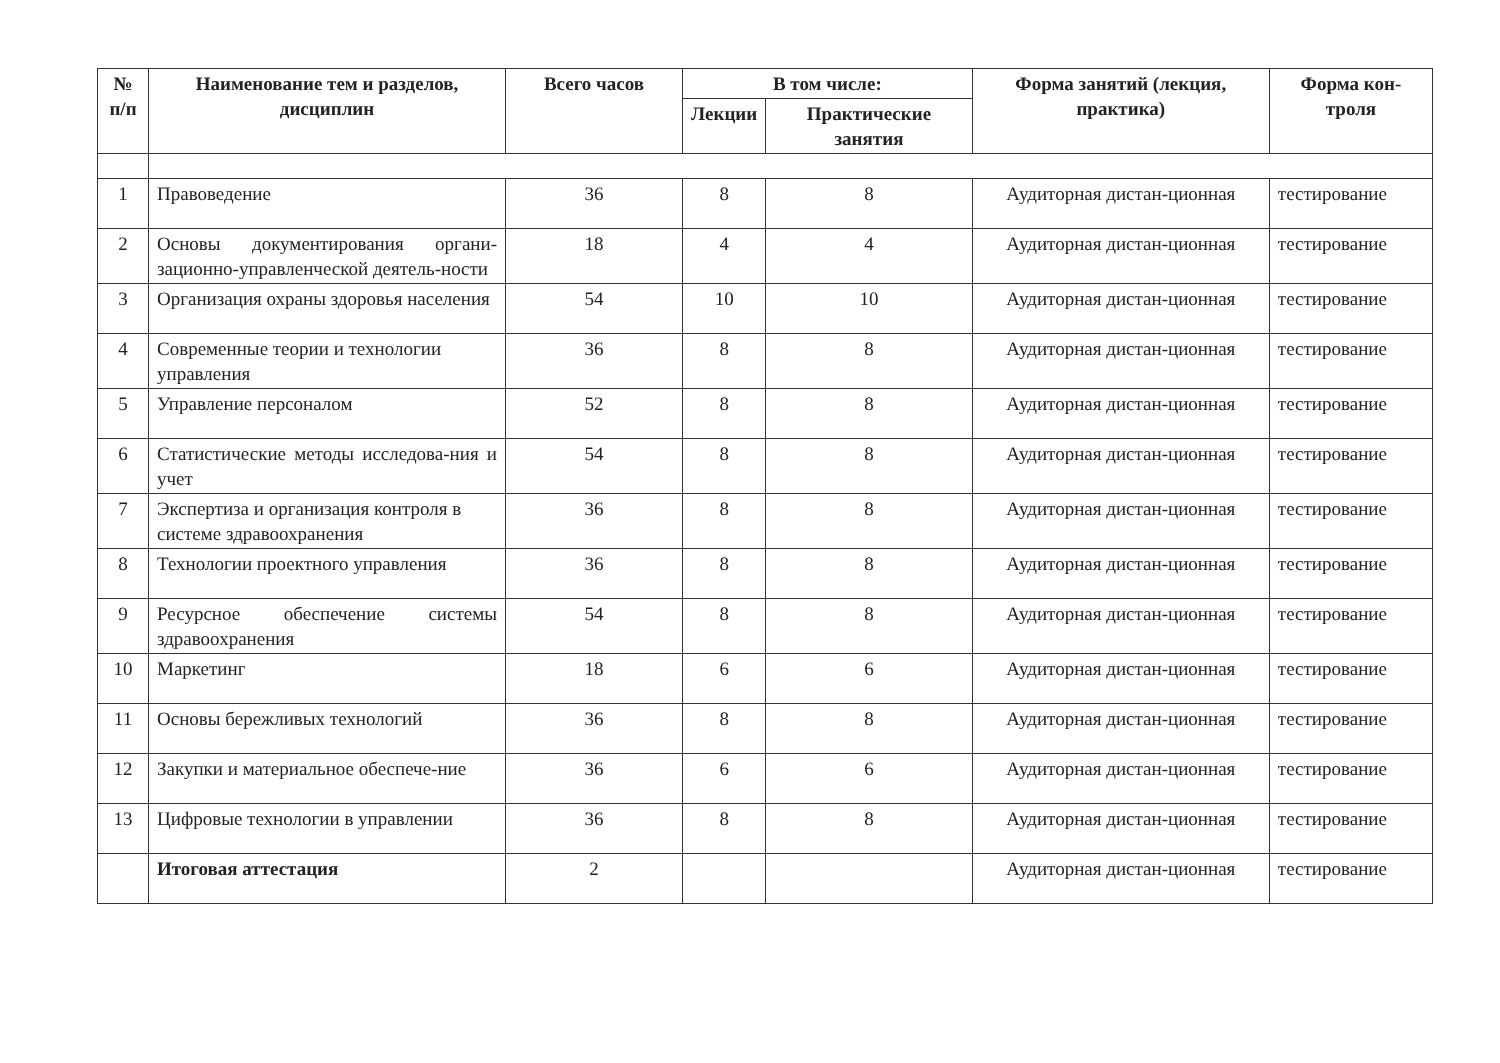| № п/п | Наименование тем и разделов, дисциплин | Всего часов | В том числе: | | Форма занятий (лекция, практика) | Форма кон-троля |
| --- | --- | --- | --- | --- | --- | --- |
| | | | Лекции | Практические занятия | | |
| 1 | Правоведение | 36 | 8 | 8 | Аудиторная дистан-ционная | тестирование |
| 2 | Основы документирования органи-зационно-управленческой деятель-ности | 18 | 4 | 4 | Аудиторная дистан-ционная | тестирование |
| 3 | Организация охраны здоровья населения | 54 | 10 | 10 | Аудиторная дистан-ционная | тестирование |
| 4 | Современные теории и технологии управления | 36 | 8 | 8 | Аудиторная дистан-ционная | тестирование |
| 5 | Управление персоналом | 52 | 8 | 8 | Аудиторная дистан-ционная | тестирование |
| 6 | Статистические методы исследова-ния и учет | 54 | 8 | 8 | Аудиторная дистан-ционная | тестирование |
| 7 | Экспертиза и организация контроля в системе здравоохранения | 36 | 8 | 8 | Аудиторная дистан-ционная | тестирование |
| 8 | Технологии проектного управления | 36 | 8 | 8 | Аудиторная дистан-ционная | тестирование |
| 9 | Ресурсное обеспечение системы здравоохранения | 54 | 8 | 8 | Аудиторная дистан-ционная | тестирование |
| 10 | Маркетинг | 18 | 6 | 6 | Аудиторная дистан-ционная | тестирование |
| 11 | Основы бережливых технологий | 36 | 8 | 8 | Аудиторная дистан-ционная | тестирование |
| 12 | Закупки и материальное обеспече-ние | 36 | 6 | 6 | Аудиторная дистан-ционная | тестирование |
| 13 | Цифровые технологии в управлении | 36 | 8 | 8 | Аудиторная дистан-ционная | тестирование |
| | Итоговая аттестация | 2 | | | Аудиторная дистан-ционная | тестирование |